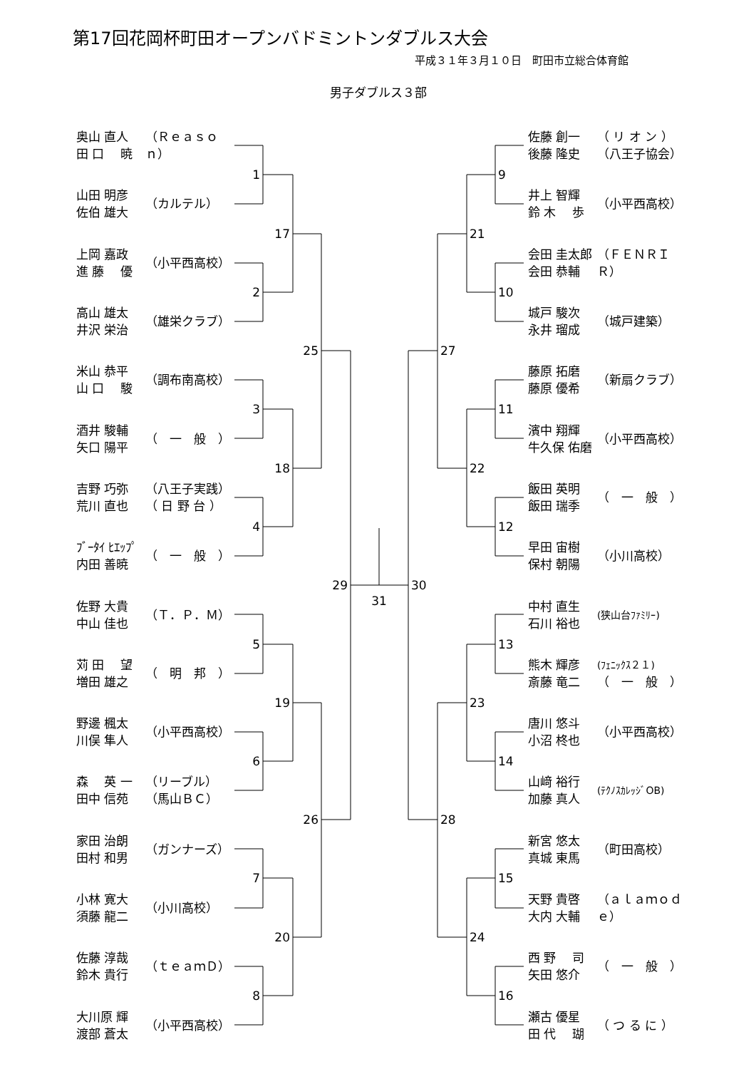第17回花岡杯町田オープンバドミントンダブルス大会
平成３１年３月１０日　町田市立総合体育館
男子ダブルス３部
奥山 直人
田 口 　暁
山田 明彦
佐伯 雄大
上岡 嘉政
進 藤 　優
高山 雄太
井沢 栄治
米山 恭平
山 口 　駿
酒井 駿輔
矢口 陽平
吉野 巧弥
荒川 直也
ﾌﾞｰﾀｲ ﾋｴｯﾌﾟ
内田 善暁
佐野 大貴
中山 佳也
苅 田 　望
増田 雄之
野邊 楓太
川俣 隼人
森 　英 一
田中 信苑
家田 治朗
田村 和男
小林 寛大
須藤 龍二
佐藤 淳哉
鈴木 貴行
大川原 輝
渡部 蒼太
（Ｒｅａｓｏｎ）
（カルテル）
（小平西高校）
（雄栄クラブ）
（調布南高校）
（　一　般　）
（八王子実践）
（ 日 野 台 ）
（　一　般　）
（Ｔ．Ｐ．Ｍ）
（　明　邦　）
（小平西高校）
（リーブル）
（馬山ＢＣ）
（ガンナーズ）
（小川高校）
（ｔｅａｍＤ）
（小平西高校）
1
2
3
4
5
6
7
8
17
18
19
20
25
26
29
31
30
27
28
21
22
23
24
9
10
11
12
13
14
15
16
佐藤 創一
後藤 隆史
井上 智輝
鈴 木 　歩
会田 圭太郎
会田 恭輔
城戸 駿次
永井 瑠成
藤原 拓磨
藤原 優希
濱中 翔輝
牛久保 佑磨
飯田 英明
飯田 瑞季
早田 宙樹
保村 朝陽
中村 直生
石川 裕也
熊木 輝彦
斎藤 竜二
唐川 悠斗
小沼 柊也
山﨑 裕行
加藤 真人
新宮 悠太
真城 東馬
天野 貴啓
大内 大輔
西 野 　司
矢田 悠介
瀬古 優星
田 代 　瑚
（ リ オ ン ）
（八王子協会）
（小平西高校）
（ＦＥＮＲＩＲ）
（城戸建築）
（新扇クラブ）
（小平西高校）
（　一　般　）
（小川高校）
(狭山台ﾌｧﾐﾘｰ)
(ﾌｪﾆｯｸｽ２１)
（　一　般　）
（小平西高校）
(ﾃｸﾉｽｶﾚｯｼﾞOB)
（町田高校）
（ａｌａｍｏｄｅ）
（　一　般　）
（ つ る に ）